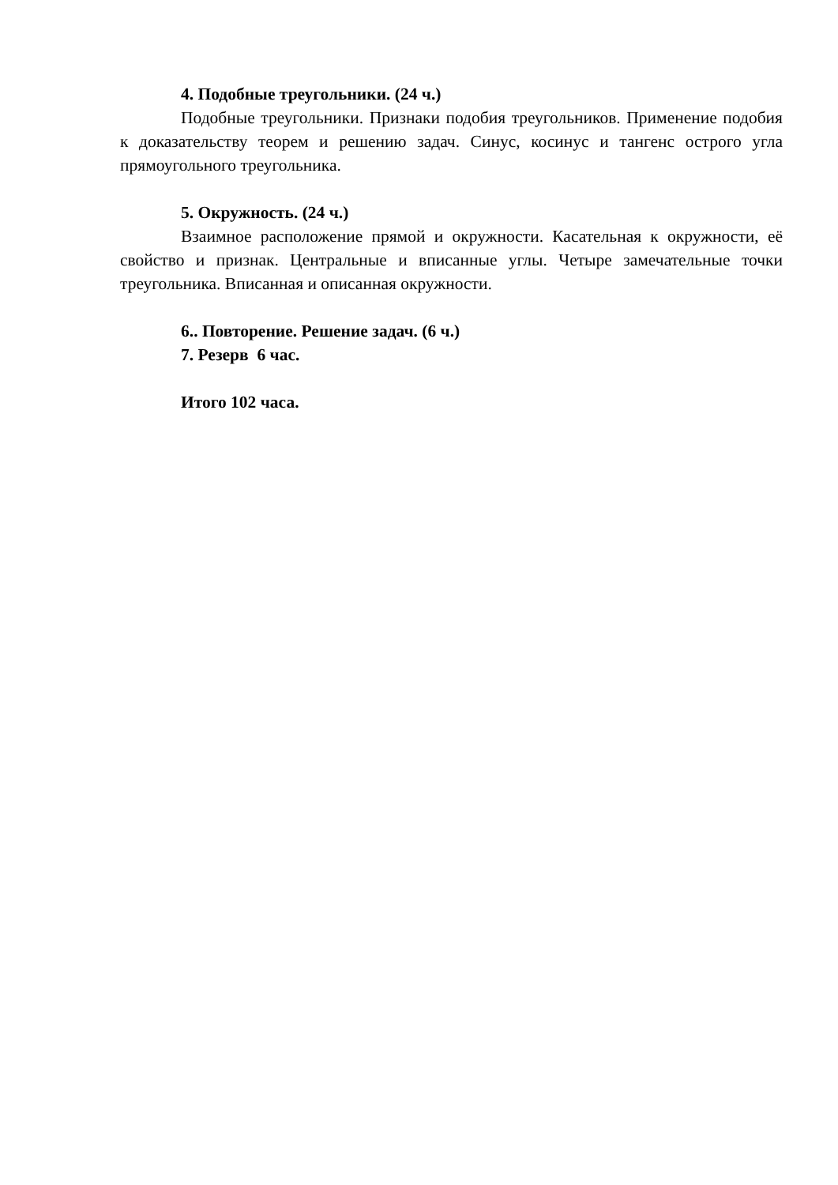4. Подобные треугольники. (24 ч.)
Подобные треугольники. Признаки подобия треугольников. Применение подобия к доказательству теорем и решению задач. Синус, косинус и тангенс острого угла прямоугольного треугольника.
5. Окружность. (24 ч.)
Взаимное расположение прямой и окружности. Касательная к окружности, её свойство и признак. Центральные и вписанные углы. Четыре замечательные точки треугольника. Вписанная и описанная окружности.
6.. Повторение. Решение задач. (6 ч.)
7. Резерв 6 час.
Итого 102 часа.